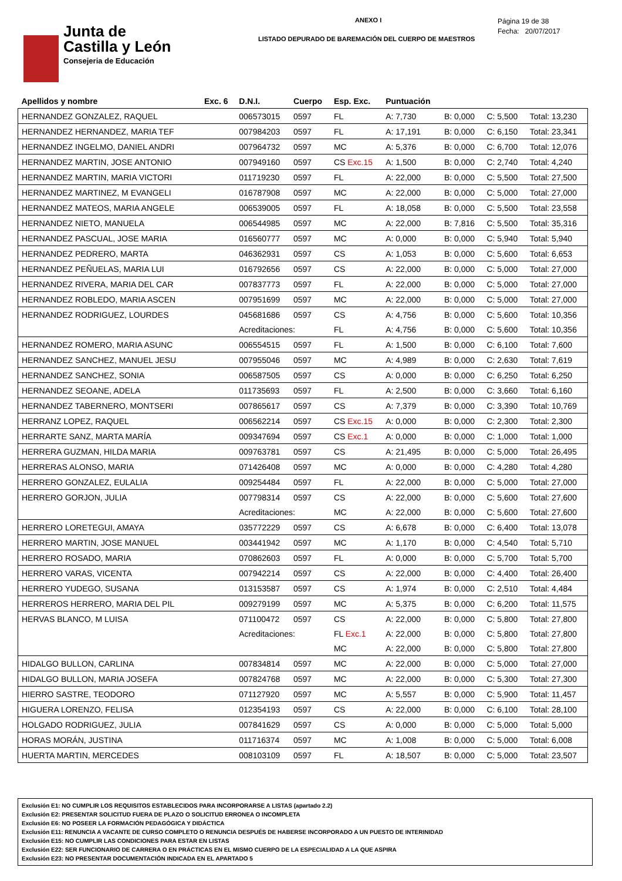Junta de
Castilla y León
Consejeria de Educación
ANEXO I
LISTADO DEPURADO DE BAREMACIÓN DEL CUERPO DE MAESTROS
Página 19 de 38
Fecha: 20/07/2017
| Apellidos y nombre | Exc. 6 | D.N.I. | Cuerpo | Esp. Exc. | Puntuación | | | |
| --- | --- | --- | --- | --- | --- | --- | --- | --- |
| HERNANDEZ GONZALEZ, RAQUEL | | 006573015 | 0597 | FL | A: 7,730 | B: 0,000 | C: 5,500 | Total: 13,230 |
| HERNANDEZ HERNANDEZ, MARIA TEF | | 007984203 | 0597 | FL | A: 17,191 | B: 0,000 | C: 6,150 | Total: 23,341 |
| HERNANDEZ INGELMO, DANIEL ANDRI | | 007964732 | 0597 | MC | A: 5,376 | B: 0,000 | C: 6,700 | Total: 12,076 |
| HERNANDEZ MARTIN, JOSE ANTONIO | | 007949160 | 0597 | CS Exc.15 | A: 1,500 | B: 0,000 | C: 2,740 | Total: 4,240 |
| HERNANDEZ MARTIN, MARIA VICTORI | | 011719230 | 0597 | FL | A: 22,000 | B: 0,000 | C: 5,500 | Total: 27,500 |
| HERNANDEZ MARTINEZ, M EVANGELI | | 016787908 | 0597 | MC | A: 22,000 | B: 0,000 | C: 5,000 | Total: 27,000 |
| HERNANDEZ MATEOS, MARIA ANGELE | | 006539005 | 0597 | FL | A: 18,058 | B: 0,000 | C: 5,500 | Total: 23,558 |
| HERNANDEZ NIETO, MANUELA | | 006544985 | 0597 | MC | A: 22,000 | B: 7,816 | C: 5,500 | Total: 35,316 |
| HERNANDEZ PASCUAL, JOSE MARIA | | 016560777 | 0597 | MC | A: 0,000 | B: 0,000 | C: 5,940 | Total: 5,940 |
| HERNANDEZ PEDRERO, MARTA | | 046362931 | 0597 | CS | A: 1,053 | B: 0,000 | C: 5,600 | Total: 6,653 |
| HERNANDEZ PEÑUELAS, MARIA LUI | | 016792656 | 0597 | CS | A: 22,000 | B: 0,000 | C: 5,000 | Total: 27,000 |
| HERNANDEZ RIVERA, MARIA DEL CAR | | 007837773 | 0597 | FL | A: 22,000 | B: 0,000 | C: 5,000 | Total: 27,000 |
| HERNANDEZ ROBLEDO, MARIA ASCEN | | 007951699 | 0597 | MC | A: 22,000 | B: 0,000 | C: 5,000 | Total: 27,000 |
| HERNANDEZ RODRIGUEZ, LOURDES | | 045681686 | 0597 | CS | A: 4,756 | B: 0,000 | C: 5,600 | Total: 10,356 |
| | | Acreditaciones: | | FL | A: 4,756 | B: 0,000 | C: 5,600 | Total: 10,356 |
| HERNANDEZ ROMERO, MARIA ASUNC | | 006554515 | 0597 | FL | A: 1,500 | B: 0,000 | C: 6,100 | Total: 7,600 |
| HERNANDEZ SANCHEZ, MANUEL JESU | | 007955046 | 0597 | MC | A: 4,989 | B: 0,000 | C: 2,630 | Total: 7,619 |
| HERNANDEZ SANCHEZ, SONIA | | 006587505 | 0597 | CS | A: 0,000 | B: 0,000 | C: 6,250 | Total: 6,250 |
| HERNANDEZ SEOANE, ADELA | | 011735693 | 0597 | FL | A: 2,500 | B: 0,000 | C: 3,660 | Total: 6,160 |
| HERNANDEZ TABERNERO, MONTSERI | | 007865617 | 0597 | CS | A: 7,379 | B: 0,000 | C: 3,390 | Total: 10,769 |
| HERRANZ LOPEZ, RAQUEL | | 006562214 | 0597 | CS Exc.15 | A: 0,000 | B: 0,000 | C: 2,300 | Total: 2,300 |
| HERRARTE SANZ, MARTA MARÍA | | 009347694 | 0597 | CS Exc.1 | A: 0,000 | B: 0,000 | C: 1,000 | Total: 1,000 |
| HERRERA GUZMAN, HILDA MARIA | | 009763781 | 0597 | CS | A: 21,495 | B: 0,000 | C: 5,000 | Total: 26,495 |
| HERRERAS ALONSO, MARIA | | 071426408 | 0597 | MC | A: 0,000 | B: 0,000 | C: 4,280 | Total: 4,280 |
| HERRERO GONZALEZ, EULALIA | | 009254484 | 0597 | FL | A: 22,000 | B: 0,000 | C: 5,000 | Total: 27,000 |
| HERRERO GORJON, JULIA | | 007798314 | 0597 | CS | A: 22,000 | B: 0,000 | C: 5,600 | Total: 27,600 |
| | | Acreditaciones: | | MC | A: 22,000 | B: 0,000 | C: 5,600 | Total: 27,600 |
| HERRERO LORETEGUI, AMAYA | | 035772229 | 0597 | CS | A: 6,678 | B: 0,000 | C: 6,400 | Total: 13,078 |
| HERRERO MARTIN, JOSE MANUEL | | 003441942 | 0597 | MC | A: 1,170 | B: 0,000 | C: 4,540 | Total: 5,710 |
| HERRERO ROSADO, MARIA | | 070862603 | 0597 | FL | A: 0,000 | B: 0,000 | C: 5,700 | Total: 5,700 |
| HERRERO VARAS, VICENTA | | 007942214 | 0597 | CS | A: 22,000 | B: 0,000 | C: 4,400 | Total: 26,400 |
| HERRERO YUDEGO, SUSANA | | 013153587 | 0597 | CS | A: 1,974 | B: 0,000 | C: 2,510 | Total: 4,484 |
| HERREROS HERRERO, MARIA DEL PIL | | 009279199 | 0597 | MC | A: 5,375 | B: 0,000 | C: 6,200 | Total: 11,575 |
| HERVAS BLANCO, M LUISA | | 071100472 | 0597 | CS | A: 22,000 | B: 0,000 | C: 5,800 | Total: 27,800 |
| | | Acreditaciones: | | FL Exc.1 | A: 22,000 | B: 0,000 | C: 5,800 | Total: 27,800 |
| | | | | MC | A: 22,000 | B: 0,000 | C: 5,800 | Total: 27,800 |
| HIDALGO BULLON, CARLINA | | 007834814 | 0597 | MC | A: 22,000 | B: 0,000 | C: 5,000 | Total: 27,000 |
| HIDALGO BULLON, MARIA JOSEFA | | 007824768 | 0597 | MC | A: 22,000 | B: 0,000 | C: 5,300 | Total: 27,300 |
| HIERRO SASTRE, TEODORO | | 071127920 | 0597 | MC | A: 5,557 | B: 0,000 | C: 5,900 | Total: 11,457 |
| HIGUERA LORENZO, FELISA | | 012354193 | 0597 | CS | A: 22,000 | B: 0,000 | C: 6,100 | Total: 28,100 |
| HOLGADO RODRIGUEZ, JULIA | | 007841629 | 0597 | CS | A: 0,000 | B: 0,000 | C: 5,000 | Total: 5,000 |
| HORAS MORÁN, JUSTINA | | 011716374 | 0597 | MC | A: 1,008 | B: 0,000 | C: 5,000 | Total: 6,008 |
| HUERTA MARTIN, MERCEDES | | 008103109 | 0597 | FL | A: 18,507 | B: 0,000 | C: 5,000 | Total: 23,507 |
Exclusión E1: NO CUMPLIR LOS REQUISITOS ESTABLECIDOS PARA INCORPORARSE A LISTAS (apartado 2.2)
Exclusión E2: PRESENTAR SOLICITUD FUERA DE PLAZO O SOLICITUD ERRONEA O INCOMPLETA
Exclusión E6: NO POSEER LA FORMACIÓN PEDAGÓGICA Y DIDÁCTICA
Exclusión E11: RENUNCIA A VACANTE DE CURSO COMPLETO O RENUNCIA DESPUÉS DE HABERSE INCORPORADO A UN PUESTO DE INTERINIDAD
Exclusión E15: NO CUMPLIR LAS CONDICIONES PARA ESTAR EN LISTAS
Exclusión E22: SER FUNCIONARIO DE CARRERA O EN PRÁCTICAS EN EL MISMO CUERPO DE LA ESPECIALIDAD A LA QUE ASPIRA
Exclusión E23: NO PRESENTAR DOCUMENTACIÓN INDICADA EN EL APARTADO 5